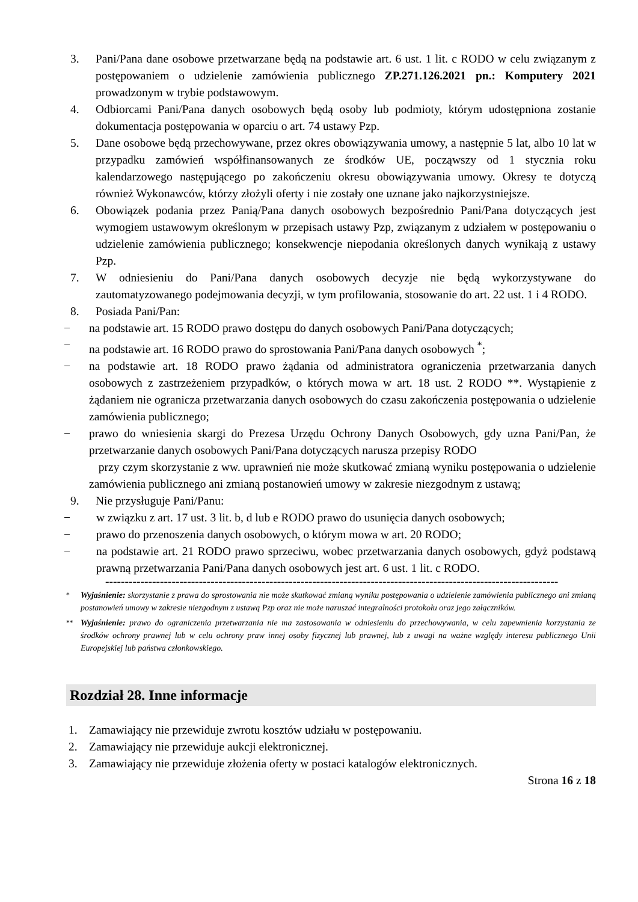3. Pani/Pana dane osobowe przetwarzane będą na podstawie art. 6 ust. 1 lit. c RODO w celu związanym z postępowaniem o udzielenie zamówienia publicznego ZP.271.126.2021 pn.: Komputery 2021 prowadzonym w trybie podstawowym.
4. Odbiorcami Pani/Pana danych osobowych będą osoby lub podmioty, którym udostępniona zostanie dokumentacja postępowania w oparciu o art. 74 ustawy Pzp.
5. Dane osobowe będą przechowywane, przez okres obowiązywania umowy, a następnie 5 lat, albo 10 lat w przypadku zamówień współfinansowanych ze środków UE, począwszy od 1 stycznia roku kalendarzowego następującego po zakończeniu okresu obowiązywania umowy. Okresy te dotyczą również Wykonawców, którzy złożyli oferty i nie zostały one uznane jako najkorzystniejsze.
6. Obowiązek podania przez Panią/Pana danych osobowych bezpośrednio Pani/Pana dotyczących jest wymogiem ustawowym określonym w przepisach ustawy Pzp, związanym z udziałem w postępowaniu o udzielenie zamówienia publicznego; konsekwencje niepodania określonych danych wynikają z ustawy Pzp.
7. W odniesieniu do Pani/Pana danych osobowych decyzje nie będą wykorzystywane do zautomatyzowanego podejmowania decyzji, w tym profilowania, stosowanie do art. 22 ust. 1 i 4 RODO.
8. Posiada Pani/Pan:
− na podstawie art. 15 RODO prawo dostępu do danych osobowych Pani/Pana dotyczących;
− na podstawie art. 16 RODO prawo do sprostowania Pani/Pana danych osobowych <sup>*</sup>;
− na podstawie art. 18 RODO prawo żądania od administratora ograniczenia przetwarzania danych osobowych z zastrzeżeniem przypadków, o których mowa w art. 18 ust. 2 RODO **. Wystąpienie z żądaniem nie ogranicza przetwarzania danych osobowych do czasu zakończenia postępowania o udzielenie zamówienia publicznego;
− prawo do wniesienia skargi do Prezesa Urzędu Ochrony Danych Osobowych, gdy uzna Pani/Pan, że przetwarzanie danych osobowych Pani/Pana dotyczących narusza przepisy RODO
przy czym skorzystanie z ww. uprawnień nie może skutkować zmianą wyniku postępowania o udzielenie zamówienia publicznego ani zmianą postanowień umowy w zakresie niezgodnym z ustawą;
9. Nie przysługuje Pani/Panu:
− w związku z art. 17 ust. 3 lit. b, d lub e RODO prawo do usunięcia danych osobowych;
− prawo do przenoszenia danych osobowych, o którym mowa w art. 20 RODO;
− na podstawie art. 21 RODO prawo sprzeciwu, wobec przetwarzania danych osobowych, gdyż podstawą prawną przetwarzania Pani/Pana danych osobowych jest art. 6 ust. 1 lit. c RODO.
--------------------------------------------------------------------------------------------------------------------
<sup>*</sup> Wyjaśnienie: skorzystanie z prawa do sprostowania nie może skutkować zmianą wyniku postępowania o udzielenie zamówienia publicznego ani zmianą postanowień umowy w zakresie niezgodnym z ustawą Pzp oraz nie może naruszać integralności protokołu oraz jego załączników.
<sup>**</sup> Wyjaśnienie: prawo do ograniczenia przetwarzania nie ma zastosowania w odniesieniu do przechowywania, w celu zapewnienia korzystania ze środków ochrony prawnej lub w celu ochrony praw innej osoby fizycznej lub prawnej, lub z uwagi na ważne względy interesu publicznego Unii Europejskiej lub państwa członkowskiego.
Rozdział 28. Inne informacje
1. Zamawiający nie przewiduje zwrotu kosztów udziału w postępowaniu.
2. Zamawiający nie przewiduje aukcji elektronicznej.
3. Zamawiający nie przewiduje złożenia oferty w postaci katalogów elektronicznych.
Strona 16 z 18